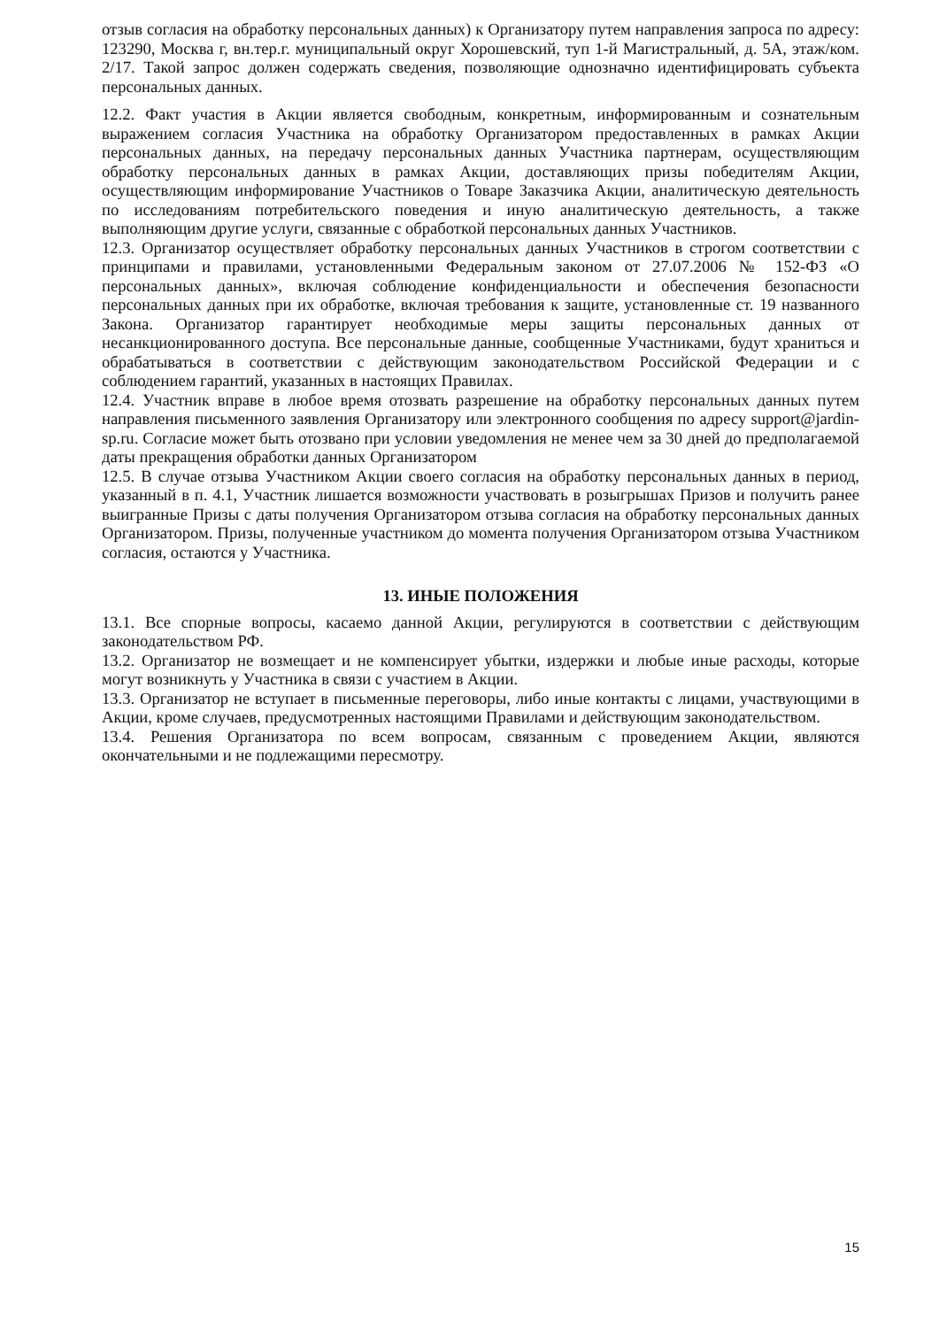отзыв согласия на обработку персональных данных) к Организатору путем направления запроса по адресу: 123290, Москва г, вн.тер.г. муниципальный округ Хорошевский, туп 1-й Магистральный, д. 5А, этаж/ком. 2/17. Такой запрос должен содержать сведения, позволяющие однозначно идентифицировать субъекта персональных данных.
12.2. Факт участия в Акции является свободным, конкретным, информированным и сознательным выражением согласия Участника на обработку Организатором предоставленных в рамках Акции персональных данных, на передачу персональных данных Участника партнерам, осуществляющим обработку персональных данных в рамках Акции, доставляющих призы победителям Акции, осуществляющим информирование Участников о Товаре Заказчика Акции, аналитическую деятельность по исследованиям потребительского поведения и иную аналитическую деятельность, а также выполняющим другие услуги, связанные с обработкой персональных данных Участников.
12.3. Организатор осуществляет обработку персональных данных Участников в строгом соответствии с принципами и правилами, установленными Федеральным законом от 27.07.2006 № 152-ФЗ «О персональных данных», включая соблюдение конфиденциальности и обеспечения безопасности персональных данных при их обработке, включая требования к защите, установленные ст. 19 названного Закона. Организатор гарантирует необходимые меры защиты персональных данных от несанкционированного доступа. Все персональные данные, сообщенные Участниками, будут храниться и обрабатываться в соответствии с действующим законодательством Российской Федерации и с соблюдением гарантий, указанных в настоящих Правилах.
12.4. Участник вправе в любое время отозвать разрешение на обработку персональных данных путем направления письменного заявления Организатору или электронного сообщения по адресу support@jardin-sp.ru. Согласие может быть отозвано при условии уведомления не менее чем за 30 дней до предполагаемой даты прекращения обработки данных Организатором
12.5. В случае отзыва Участником Акции своего согласия на обработку персональных данных в период, указанный в п. 4.1, Участник лишается возможности участвовать в розыгрышах Призов и получить ранее выигранные Призы с даты получения Организатором отзыва согласия на обработку персональных данных Организатором. Призы, полученные участником до момента получения Организатором отзыва Участником согласия, остаются у Участника.
13. ИНЫЕ ПОЛОЖЕНИЯ
13.1. Все спорные вопросы, касаемо данной Акции, регулируются в соответствии с действующим законодательством РФ.
13.2. Организатор не возмещает и не компенсирует убытки, издержки и любые иные расходы, которые могут возникнуть у Участника в связи с участием в Акции.
13.3. Организатор не вступает в письменные переговоры, либо иные контакты с лицами, участвующими в Акции, кроме случаев, предусмотренных настоящими Правилами и действующим законодательством.
13.4. Решения Организатора по всем вопросам, связанным с проведением Акции, являются окончательными и не подлежащими пересмотру.
15